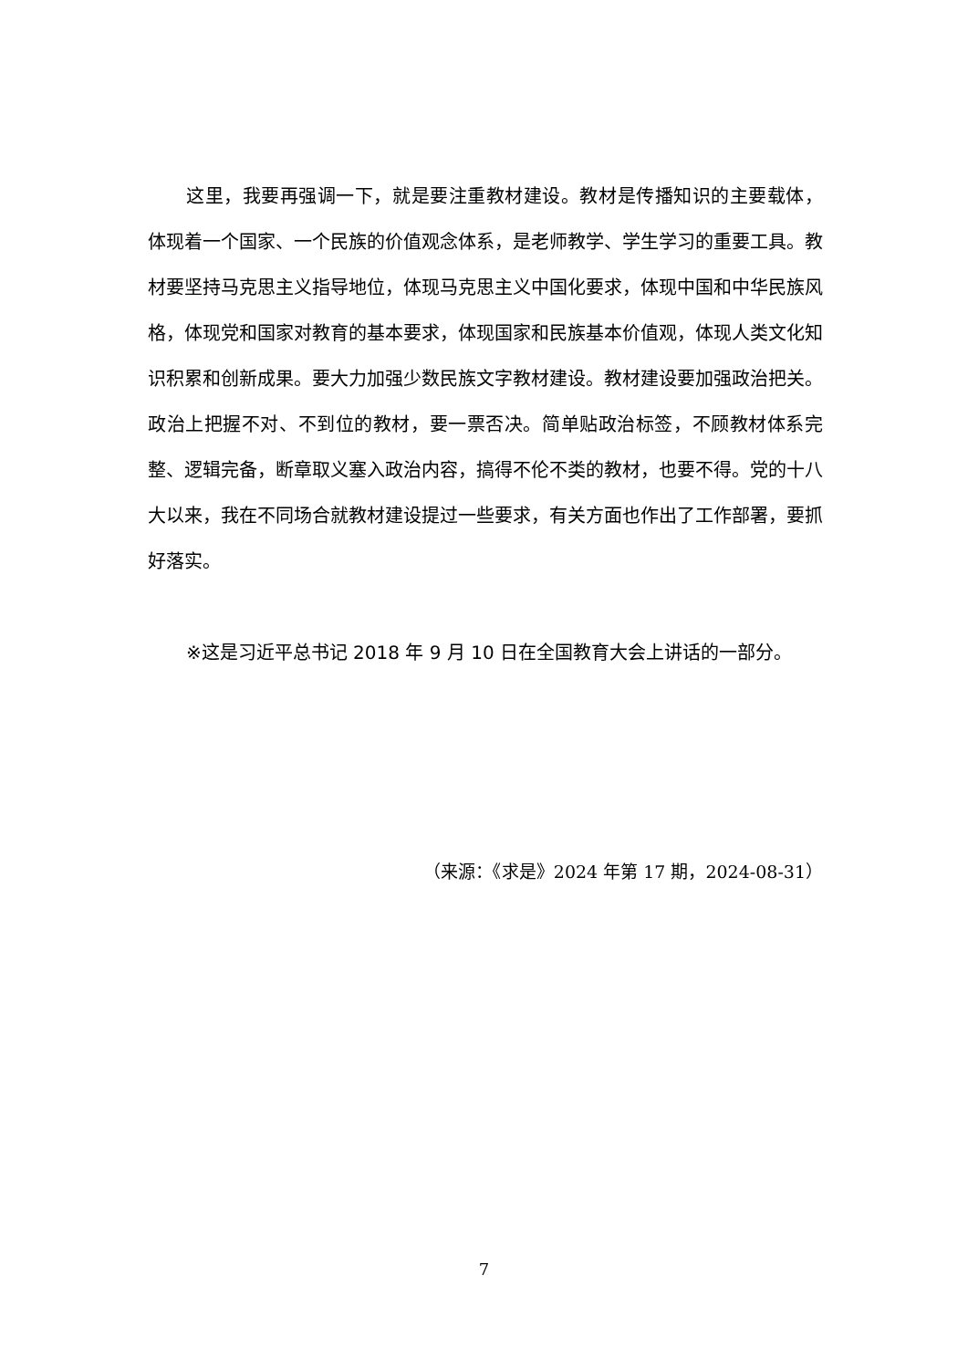这里，我要再强调一下，就是要注重教材建设。教材是传播知识的主要载体，体现着一个国家、一个民族的价值观念体系，是老师教学、学生学习的重要工具。教材要坚持马克思主义指导地位，体现马克思主义中国化要求，体现中国和中华民族风格，体现党和国家对教育的基本要求，体现国家和民族基本价值观，体现人类文化知识积累和创新成果。要大力加强少数民族文字教材建设。教材建设要加强政治把关。政治上把握不对、不到位的教材，要一票否决。简单贴政治标签，不顾教材体系完整、逻辑完备，断章取义塞入政治内容，搞得不伦不类的教材，也要不得。党的十八大以来，我在不同场合就教材建设提过一些要求，有关方面也作出了工作部署，要抓好落实。
※这是习近平总书记 2018 年 9 月 10 日在全国教育大会上讲话的一部分。
（来源：《求是》2024 年第 17 期，2024-08-31）
7